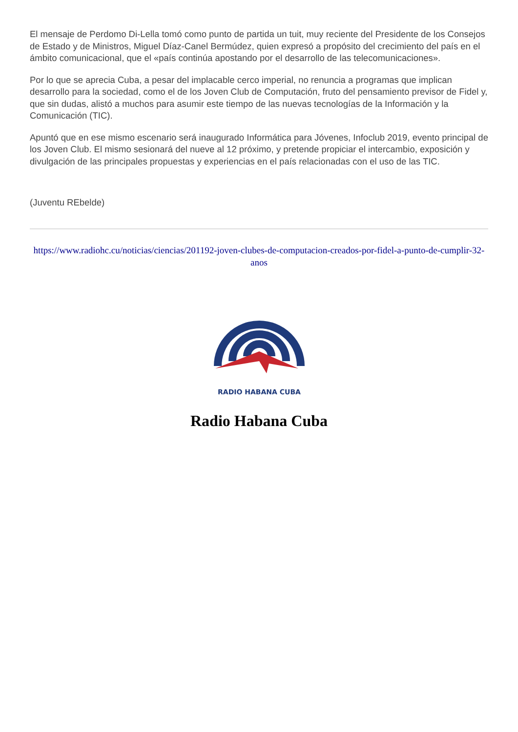El mensaje de Perdomo Di-Lella tomó como punto de partida un tuit, muy reciente del Presidente de los Consejos de Estado y de Ministros, Miguel Díaz-Canel Bermúdez, quien expresó a propósito del crecimiento del país en el ámbito comunicacional, que el «país continúa apostando por el desarrollo de las telecomunicaciones».
Por lo que se aprecia Cuba, a pesar del implacable cerco imperial, no renuncia a programas que implican desarrollo para la sociedad, como el de los Joven Club de Computación, fruto del pensamiento previsor de Fidel y, que sin dudas, alistó a muchos para asumir este tiempo de las nuevas tecnologías de la Información y la Comunicación (TIC).
Apuntó que en ese mismo escenario será inaugurado Informática para Jóvenes, Infoclub 2019, evento principal de los Joven Club. El mismo sesionará del nueve al 12 próximo, y pretende propiciar el intercambio, exposición y divulgación de las principales propuestas y experiencias en el país relacionadas con el uso de las TIC.
(Juventu REbelde)
https://www.radiohc.cu/noticias/ciencias/201192-joven-clubes-de-computacion-creados-por-fidel-a-punto-de-cumplir-32-anos
RADIO HABANA CUBA
Radio Habana Cuba